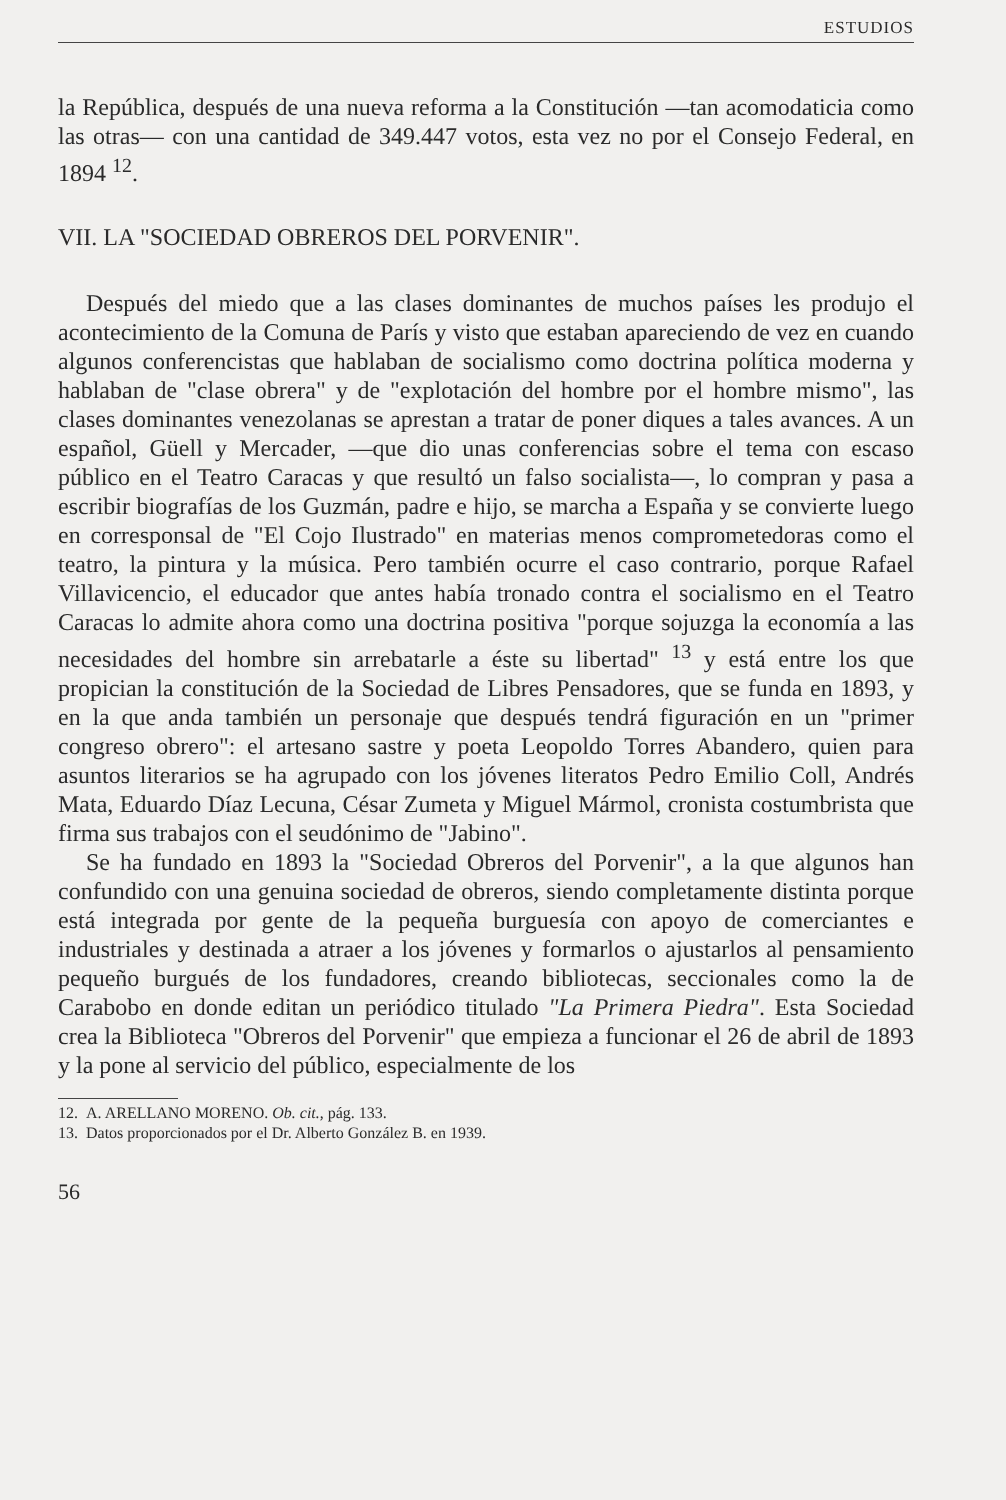ESTUDIOS
la República, después de una nueva reforma a la Constitución —tan acomodaticia como las otras— con una cantidad de 349.447 votos, esta vez no por el Consejo Federal, en 1894 <sup>12</sup>.
VII. LA "SOCIEDAD OBREROS DEL PORVENIR".
Después del miedo que a las clases dominantes de muchos países les produjo el acontecimiento de la Comuna de París y visto que estaban apareciendo de vez en cuando algunos conferencistas que hablaban de socialismo como doctrina política moderna y hablaban de "clase obrera" y de "explotación del hombre por el hombre mismo", las clases dominantes venezolanas se aprestan a tratar de poner diques a tales avances. A un español, Güell y Mercader, —que dio unas conferencias sobre el tema con escaso público en el Teatro Caracas y que resultó un falso socialista—, lo compran y pasa a escribir biografías de los Guzmán, padre e hijo, se marcha a España y se convierte luego en corresponsal de "El Cojo Ilustrado" en materias menos comprometedoras como el teatro, la pintura y la música. Pero también ocurre el caso contrario, porque Rafael Villavicencio, el educador que antes había tronado contra el socialismo en el Teatro Caracas lo admite ahora como una doctrina positiva "porque sojuzga la economía a las necesidades del hombre sin arrebatarle a éste su libertad" <sup>13</sup> y está entre los que propician la constitución de la Sociedad de Libres Pensadores, que se funda en 1893, y en la que anda también un personaje que después tendrá figuración en un "primer congreso obrero": el artesano sastre y poeta Leopoldo Torres Abandero, quien para asuntos literarios se ha agrupado con los jóvenes literatos Pedro Emilio Coll, Andrés Mata, Eduardo Díaz Lecuna, César Zumeta y Miguel Mármol, cronista costumbrista que firma sus trabajos con el seudónimo de "Jabino".
Se ha fundado en 1893 la "Sociedad Obreros del Porvenir", a la que algunos han confundido con una genuina sociedad de obreros, siendo completamente distinta porque está integrada por gente de la pequeña burguesía con apoyo de comerciantes e industriales y destinada a atraer a los jóvenes y formarlos o ajustarlos al pensamiento pequeño burgués de los fundadores, creando bibliotecas, seccionales como la de Carabobo en donde editan un periódico titulado "La Primera Piedra". Esta Sociedad crea la Biblioteca "Obreros del Porvenir" que empieza a funcionar el 26 de abril de 1893 y la pone al servicio del público, especialmente de los
12. A. ARELLANO MORENO. Ob. cit., pág. 133.
13. Datos proporcionados por el Dr. Alberto González B. en 1939.
56